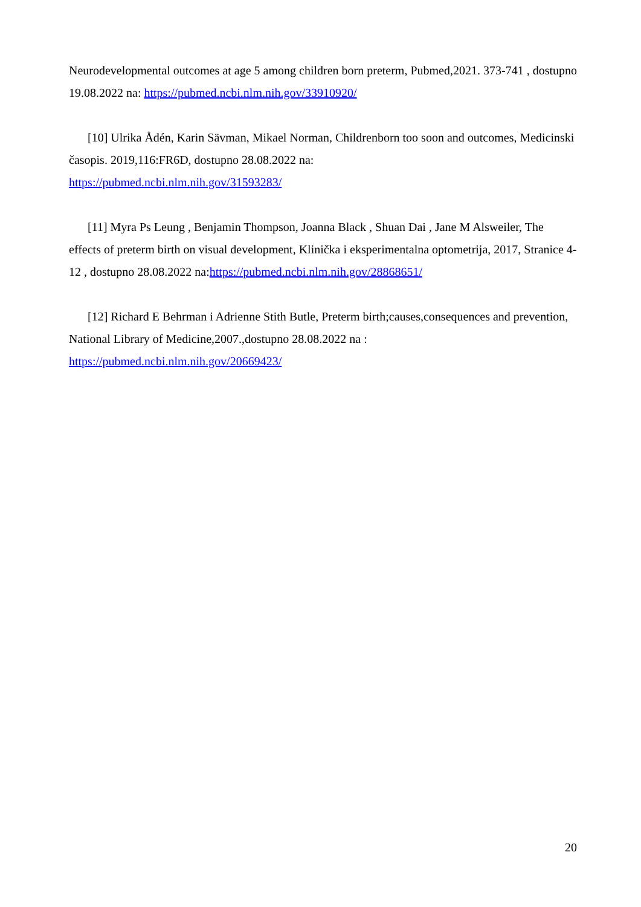Neurodevelopmental outcomes at age 5 among children born preterm, Pubmed,2021. 373-741 , dostupno 19.08.2022 na: https://pubmed.ncbi.nlm.nih.gov/33910920/
[10] Ulrika Ådén, Karin Sävman, Mikael Norman, Childrenborn too soon and outcomes, Medicinski časopis. 2019,116:FR6D, dostupno 28.08.2022 na:
https://pubmed.ncbi.nlm.nih.gov/31593283/
[11] Myra Ps Leung , Benjamin Thompson, Joanna Black , Shuan Dai , Jane M Alsweiler, The effects of preterm birth on visual development, Klinička i eksperimentalna optometrija, 2017, Stranice 4-12 , dostupno 28.08.2022 na:https://pubmed.ncbi.nlm.nih.gov/28868651/
[12] Richard E Behrman i Adrienne Stith Butle, Preterm birth;causes,consequences and prevention, National Library of Medicine,2007.,dostupno 28.08.2022 na :
https://pubmed.ncbi.nlm.nih.gov/20669423/
20